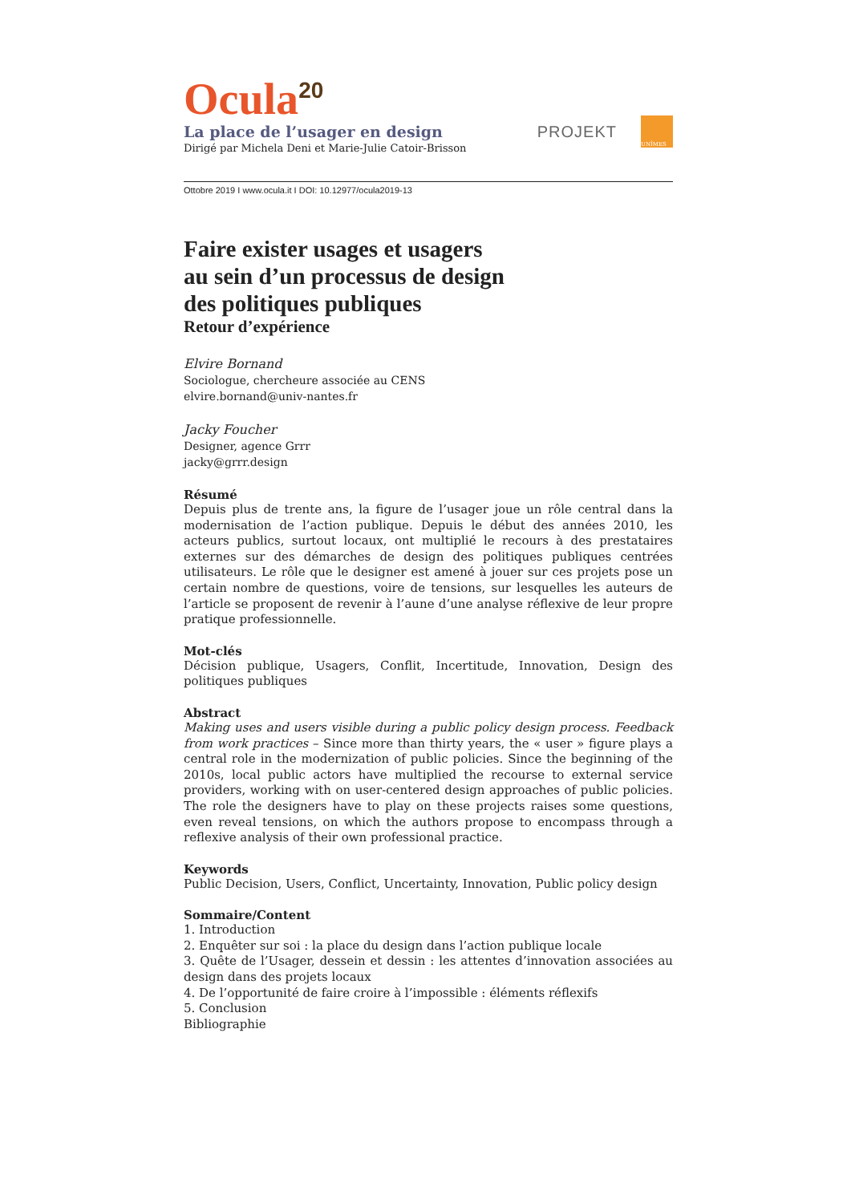Ocula<sup>20</sup>
La place de l’usager en design
Dirigé par Michela Deni et Marie-Julie Catoir-Brisson
PROJEKT
UNÎMES
Ottobre 2019 I www.ocula.it I DOI: 10.12977/ocula2019-13
Faire exister usages et usagers
au sein d’un processus de design
des politiques publiques
Retour d’expérience
Elvire Bornand
Sociologue, chercheure associée au CENS
elvire.bornand@univ-nantes.fr
Jacky Foucher
Designer, agence Grrr
jacky@grrr.design
Résumé
Depuis plus de trente ans, la figure de l’usager joue un rôle central dans la modernisation de l’action publique. Depuis le début des années 2010, les acteurs publics, surtout locaux, ont multiplié le recours à des prestataires externes sur des démarches de design des politiques publiques centrées utilisateurs. Le rôle que le designer est amené à jouer sur ces projets pose un certain nombre de questions, voire de tensions, sur lesquelles les auteurs de l’article se proposent de revenir à l’aune d’une analyse réflexive de leur propre pratique professionnelle.
Mot-clés
Décision publique, Usagers, Conflit, Incertitude, Innovation, Design des politiques publiques
Abstract
Making uses and users visible during a public policy design process. Feedback from work practices – Since more than thirty years, the « user » figure plays a central role in the modernization of public policies. Since the beginning of the 2010s, local public actors have multiplied the recourse to external service providers, working with on user-centered design approaches of public policies. The role the designers have to play on these projects raises some questions, even reveal tensions, on which the authors propose to encompass through a reflexive analysis of their own professional practice.
Keywords
Public Decision, Users, Conflict, Uncertainty, Innovation, Public policy design
Sommaire/Content
1. Introduction
2. Enquêter sur soi : la place du design dans l’action publique locale
3. Quête de l’Usager, dessein et dessin : les attentes d’innovation associées au design dans des projets locaux
4. De l’opportunité de faire croire à l’impossible : éléments réflexifs
5. Conclusion
Bibliographie